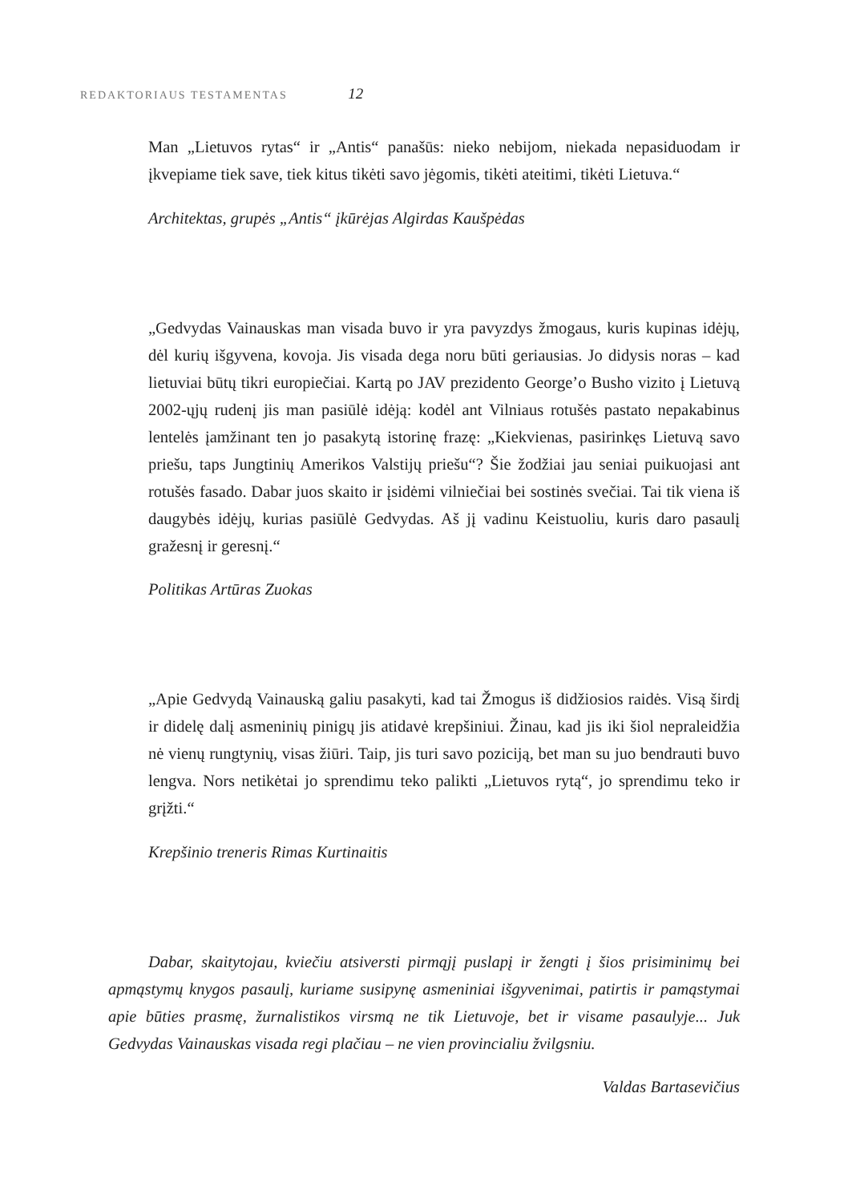REDAKTORIAUS TESTAMENTAS 12
Man „Lietuvos rytas“ ir „Antis“ panašūs: nieko nebijom, niekada nepasiduodam ir įkvepiame tiek save, tiek kitus tikėti savo jėgomis, tikėti ateitimi, tikėti Lietuva.“
Architektas, grupės „Antis“ įkūrėjas Algirdas Kaušpėdas
„Gedvydas Vainauskas man visada buvo ir yra pavyzdys žmogaus, kuris kupinas idėjų, dėl kurių išgyvena, kovoja. Jis visada dega noru būti geriausias. Jo didysis noras – kad lietuviai būtų tikri europiečiai. Kartą po JAV prezidento George’o Busho vizito į Lietuvą 2002-ųjų rudenį jis man pasiūlė idėją: kodėl ant Vilniaus rotušės pastato nepakabinus lentelės įamžinant ten jo pasakytą istorinę frazę: „Kiekvienas, pasirinkęs Lietuvą savo priešu, taps Jungtinių Amerikos Valstijų priešu“? Šie žodžiai jau seniai puikuojasi ant rotušės fasado. Dabar juos skaito ir įsidėmi vilniečiai bei sostinės svečiai. Tai tik viena iš daugybės idėjų, kurias pasiūlė Gedvydas. Aš jį vadinu Keistuoliu, kuris daro pasaulį gražesnį ir geresnį.“
Politikas Artūras Zuokas
„Apie Gedvydą Vainauską galiu pasakyti, kad tai Žmogus iš didžiosios raidės. Visą širdį ir didelę dalį asmeninių pinigų jis atidavė krepšiniui. Žinau, kad jis iki šiol nepraleidžia nė vienų rungtynių, visas žiūri. Taip, jis turi savo poziciją, bet man su juo bendrauti buvo lengva. Nors netikėtai jo sprendimu teko palikti „Lietuvos rytą“, jo sprendimu teko ir grįžti.“
Krepšinio treneris Rimas Kurtinaitis
Dabar, skaitytojau, kviečiu atsiversti pirmąjį puslapį ir žengti į šios prisiminimų bei apmąstymų knygos pasaulį, kuriame susipynę asmeniniai išgyvenimai, patirtis ir pamąstymai apie būties prasmę, žurnalistikos virsmą ne tik Lietuvoje, bet ir visame pasaulyje... Juk Gedvydas Vainauskas visada regi plačiau – ne vien provincialiu žvilgsniu.
Valdas Bartasevičius